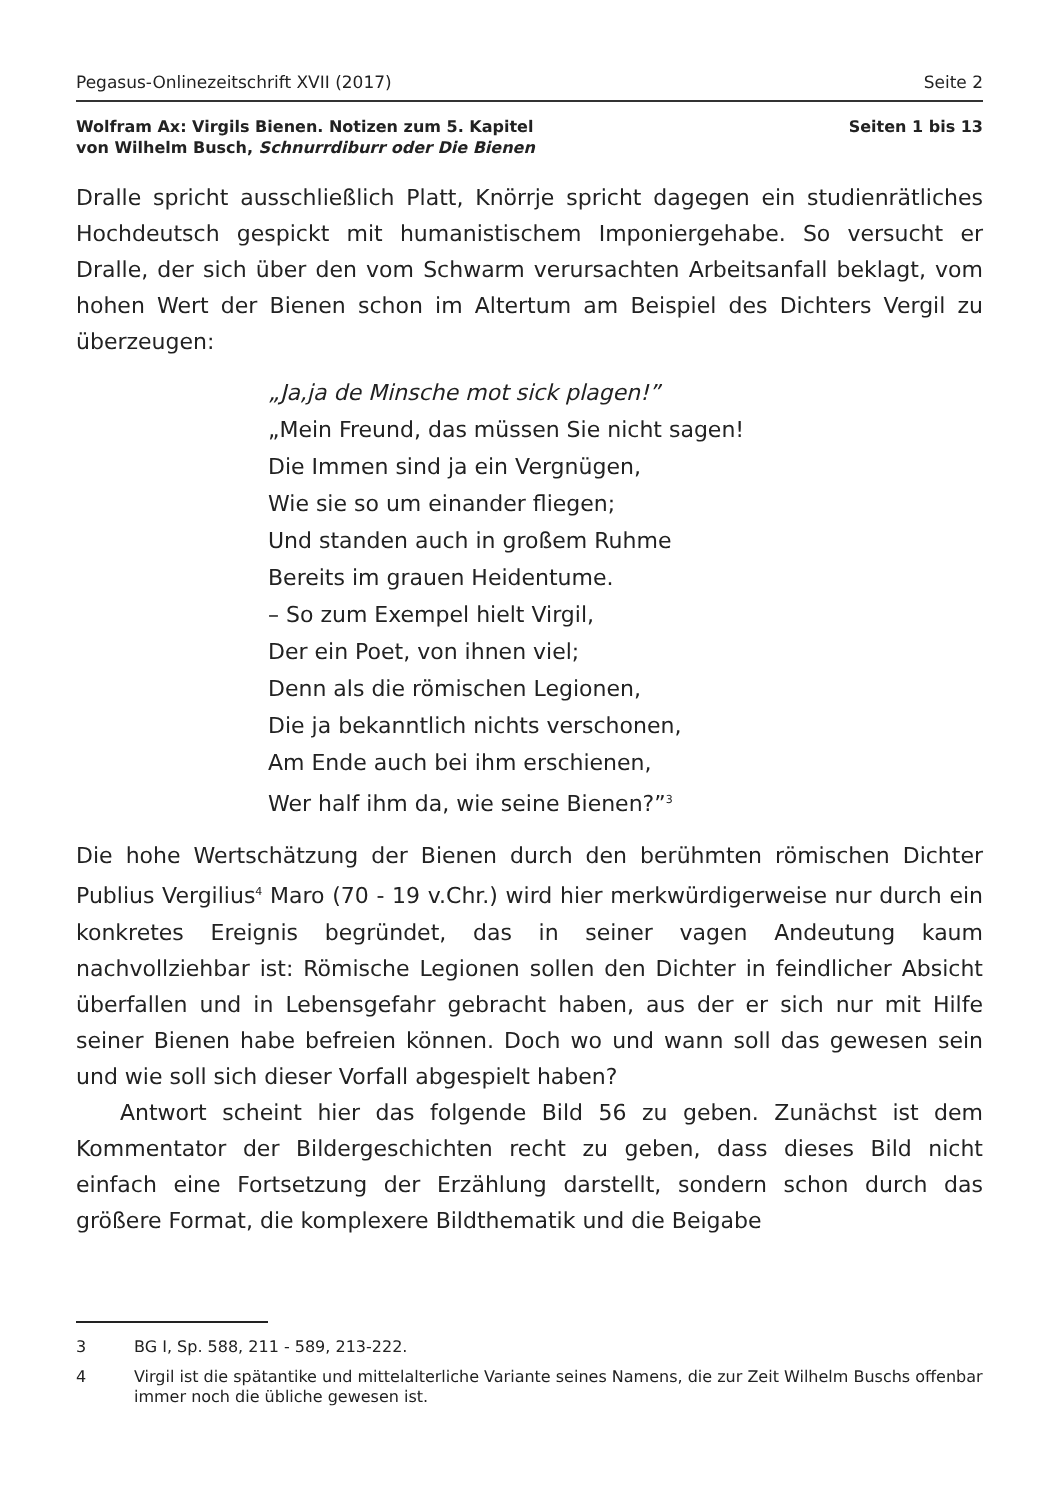Pegasus-Onlinezeitschrift XVII (2017) Seite 2
Wolfram Ax: Virgils Bienen. Notizen zum 5. Kapitel
von Wilhelm Busch, Schnurrdiburr oder Die Bienen Seiten 1 bis 13
Dralle spricht ausschließlich Platt, Knörrje spricht dagegen ein studienrätliches Hochdeutsch gespickt mit humanistischem Imponiergehabe. So versucht er Dralle, der sich über den vom Schwarm verursachten Arbeitsanfall beklagt, vom hohen Wert der Bienen schon im Altertum am Beispiel des Dichters Vergil zu überzeugen:
„Ja,ja de Minsche mot sick plagen!”
„Mein Freund, das müssen Sie nicht sagen!
Die Immen sind ja ein Vergnügen,
Wie sie so um einander fliegen;
Und standen auch in großem Ruhme
Bereits im grauen Heidentume.
– So zum Exempel hielt Virgil,
Der ein Poet, von ihnen viel;
Denn als die römischen Legionen,
Die ja bekanntlich nichts verschonen,
Am Ende auch bei ihm erschienen,
Wer half ihm da, wie seine Bienen?”<sup>3</sup>
Die hohe Wertschätzung der Bienen durch den berühmten römischen Dichter Publius Vergilius<sup>4</sup> Maro (70 - 19 v.Chr.) wird hier merkwürdigerweise nur durch ein konkretes Ereignis begründet, das in seiner vagen Andeutung kaum nachvollziehbar ist: Römische Legionen sollen den Dichter in feindlicher Absicht überfallen und in Lebensgefahr gebracht haben, aus der er sich nur mit Hilfe seiner Bienen habe befreien können. Doch wo und wann soll das gewesen sein und wie soll sich dieser Vorfall abgespielt haben?
Antwort scheint hier das folgende Bild 56 zu geben. Zunächst ist dem Kommentator der Bildergeschichten recht zu geben, dass dieses Bild nicht einfach eine Fortsetzung der Erzählung darstellt, sondern schon durch das größere Format, die komplexere Bildthematik und die Beigabe
3 BG I, Sp. 588, 211 - 589, 213-222.
4 Virgil ist die spätantike und mittelalterliche Variante seines Namens, die zur Zeit Wilhelm Buschs offenbar immer noch die übliche gewesen ist.